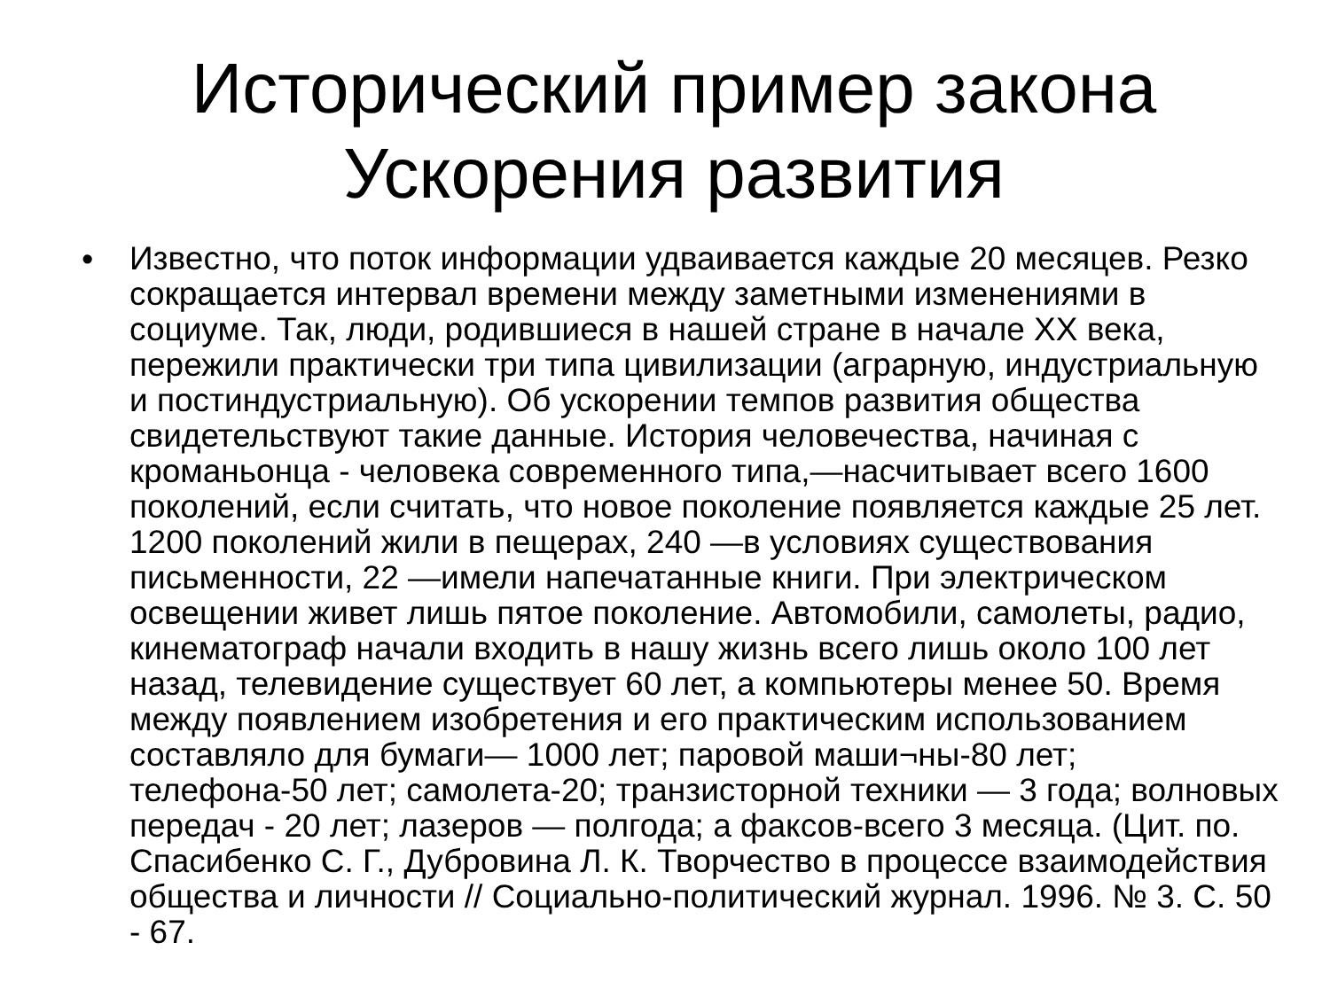Исторический пример закона
Ускорения развития
• Известно, что поток информации удваивается каждые 20 месяцев. Резко сокращается интервал времени между заметными изменениями в социуме. Так, люди, родившиеся в нашей стране в начале XX века, пережили практически три типа цивилизации (аграрную, индустриальную и постиндустриальную). Об ускорении темпов развития общества свидетельствуют такие данные. История человечества, начиная с кроманьонца - человека современного типа,—насчитывает всего 1600 поколений, если считать, что новое поколение появляется каждые 25 лет. 1200 поколений жили в пещерах, 240 —в условиях существования письменности, 22 —имели напечатанные книги. При электрическом освещении живет лишь пятое поколение. Автомобили, самолеты, радио, кинематограф начали входить в нашу жизнь всего лишь около 100 лет назад, телевидение существует 60 лет, а компьютеры менее 50. Время между появлением изобретения и его практическим использованием составляло для бумаги— 1000 лет; паровой маши¬ны-80 лет; телефона-50 лет; самолета-20; транзисторной техники — 3 года; волновых передач - 20 лет; лазеров — полгода; а факсов-всего 3 месяца. (Цит. по. Спасибенко С. Г., Дубровина Л. К. Творчество в процессе взаимодействия общества и личности // Социально-политический журнал. 1996. № 3. С. 50 - 67.